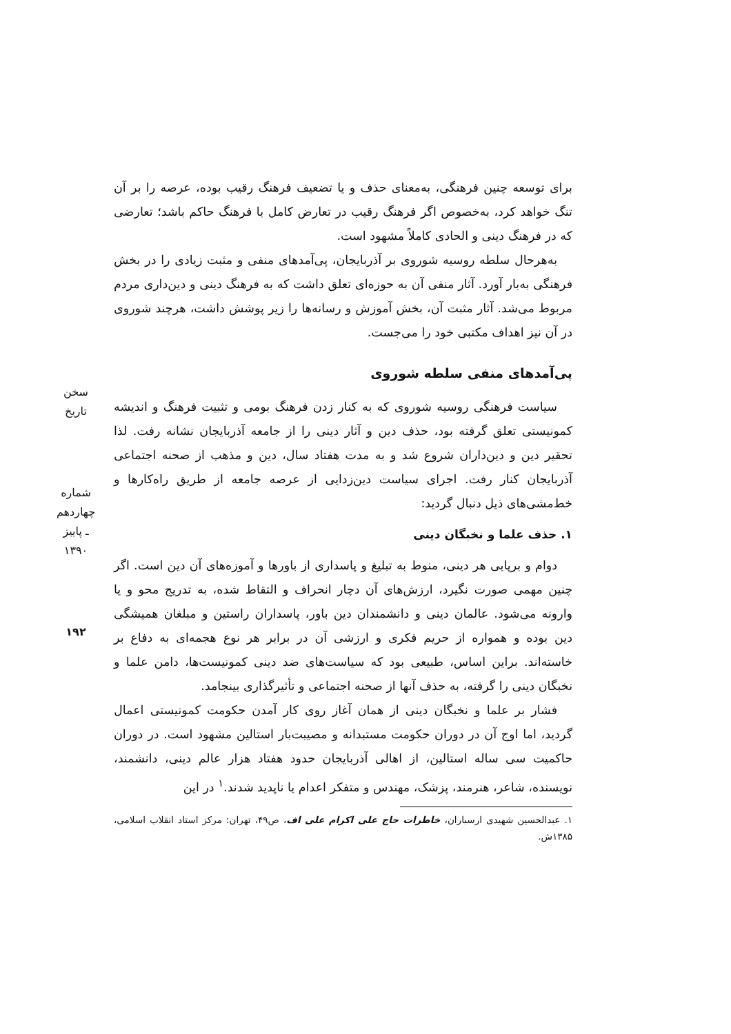سخن تاریخ
شماره چهاردهم ـ پاییز ۱۳۹۰
۱۹۲
برای توسعه چنین فرهنگی، به‌معنای حذف و یا تضعیف فرهنگ رقیب بوده، عرصه را بر آن تنگ خواهد کرد، به‌خصوص اگر فرهنگ رقیب در تعارض کامل با فرهنگ حاکم باشد؛ تعارضی که در فرهنگ دینی و الحادی کاملاً مشهود است.
به‌هرحال سلطه روسیه شوروی بر آذربایجان، پی‌آمدهای منفی و مثبت زیادی را در بخش فرهنگی به‌بار آورد. آثار منفی آن به حوزه‌ای تعلق داشت که به فرهنگ دینی و دین‌داری مردم مربوط می‌شد. آثار مثبت آن، بخش آموزش و رسانه‌ها را زیر پوشش داشت، هرچند شوروی در آن نیز اهداف مکتبی خود را می‌جست.
پی‌آمدهای منفی سلطه شوروی
سیاست فرهنگی روسیه شوروی که به کنار زدن فرهنگ بومی و تثبیت فرهنگ و اندیشه کمونیستی تعلق گرفته بود، حذف دین و آثار دینی را از جامعه آذربایجان نشانه رفت. لذا تحقیر دین و دین‌داران شروع شد و به مدت هفتاد سال، دین و مذهب از صحنه اجتماعی آذربایجان کنار رفت. اجرای سیاست دین‌زدایی از عرصه جامعه از طریق راه‌کارها و خط‌مشی‌های ذیل دنبال گردید:
۱. حذف علما و نخبگان دینی
دوام و برپایی هر دینی، منوط به تبلیغ و پاسداری از باورها و آموزه‌های آن دین است. اگر چنین مهمی صورت نگیرد، ارزش‌های آن دچار انحراف و التقاط شده، به تدریج محو و یا وارونه می‌شود. عالمان دینی و دانشمندان دین باور، پاسداران راستین و مبلغان همیشگی دین بوده و همواره از حریم فکری و ارزشی آن در برابر هر نوع هجمه‌ای به دفاع بر خاسته‌اند. براین اساس، طبیعی بود که سیاست‌های ضد دینی کمونیست‌ها، دامن علما و نخبگان دینی را گرفته، به حذف آنها از صحنه اجتماعی و تأثیرگذاری بینجامد.
فشار بر علما و نخبگان دینی از همان آغاز روی کار آمدن حکومت کمونیستی اعمال گردید، اما اوج آن در دوران حکومت مستبدانه و مصیبت‌بار استالین مشهود است. در دوران حاکمیت سی ساله استالین، از اهالی آذربایجان حدود هفتاد هزار عالم دینی، دانشمند، نویسنده، شاعر، هنرمند، پزشک، مهندس و متفکر اعدام یا ناپدید شدند.<sup>۱</sup> در این
۱. عبدالحسین شهیدی ارسباران، خاطرات حاج علی اکرام علی اف، ص۴۹، تهران: مرکز استاد انقلاب اسلامی، ۱۳۸۵ش.